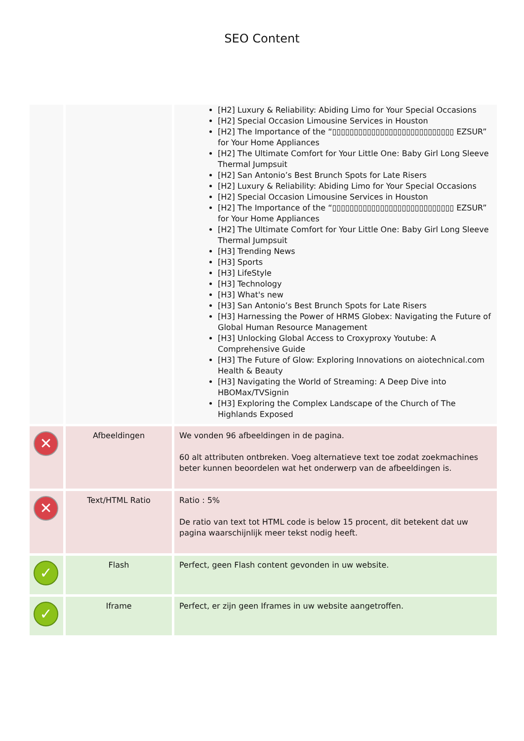SEO Content
| | | [H2] Luxury & Reliability: Abiding Limo for Your Special Occasions [H2] Special Occasion Limousine Services in Houston [H2] The Importance of the “▯▯▯▯▯▯▯▯▯▯▯▯▯▯▯▯▯▯▯▯▯▯▯▯▯▯▯▯ EZSUR” for Your Home Appliances [H2] The Ultimate Comfort for Your Little One: Baby Girl Long Sleeve Thermal Jumpsuit [H2] San Antonio’s Best Brunch Spots for Late Risers [H2] Luxury & Reliability: Abiding Limo for Your Special Occasions [H2] Special Occasion Limousine Services in Houston [H2] The Importance of the “▯▯▯▯▯▯▯▯▯▯▯▯▯▯▯▯▯▯▯▯▯▯▯▯▯▯▯▯ EZSUR” for Your Home Appliances [H2] The Ultimate Comfort for Your Little One: Baby Girl Long Sleeve Thermal Jumpsuit [H3] Trending News [H3] Sports [H3] LifeStyle [H3] Technology [H3] What's new [H3] San Antonio’s Best Brunch Spots for Late Risers [H3] Harnessing the Power of HRMS Globex: Navigating the Future of Global Human Resource Management [H3] Unlocking Global Access to Croxyproxy Youtube: A Comprehensive Guide [H3] The Future of Glow: Exploring Innovations on aiotechnical.com Health & Beauty [H3] Navigating the World of Streaming: A Deep Dive into HBOMax/TVSignin [H3] Exploring the Complex Landscape of the Church of The Highlands Exposed |
| ✕ | Afbeeldingen | We vonden 96 afbeeldingen in de pagina. 60 alt attributen ontbreken. Voeg alternatieve text toe zodat zoekmachines beter kunnen beoordelen wat het onderwerp van de afbeeldingen is. |
| ✕ | Text/HTML Ratio | Ratio : 5% De ratio van text tot HTML code is below 15 procent, dit betekent dat uw pagina waarschijnlijk meer tekst nodig heeft. |
| ✓ | Flash | Perfect, geen Flash content gevonden in uw website. |
| ✓ | Iframe | Perfect, er zijn geen Iframes in uw website aangetroffen. |